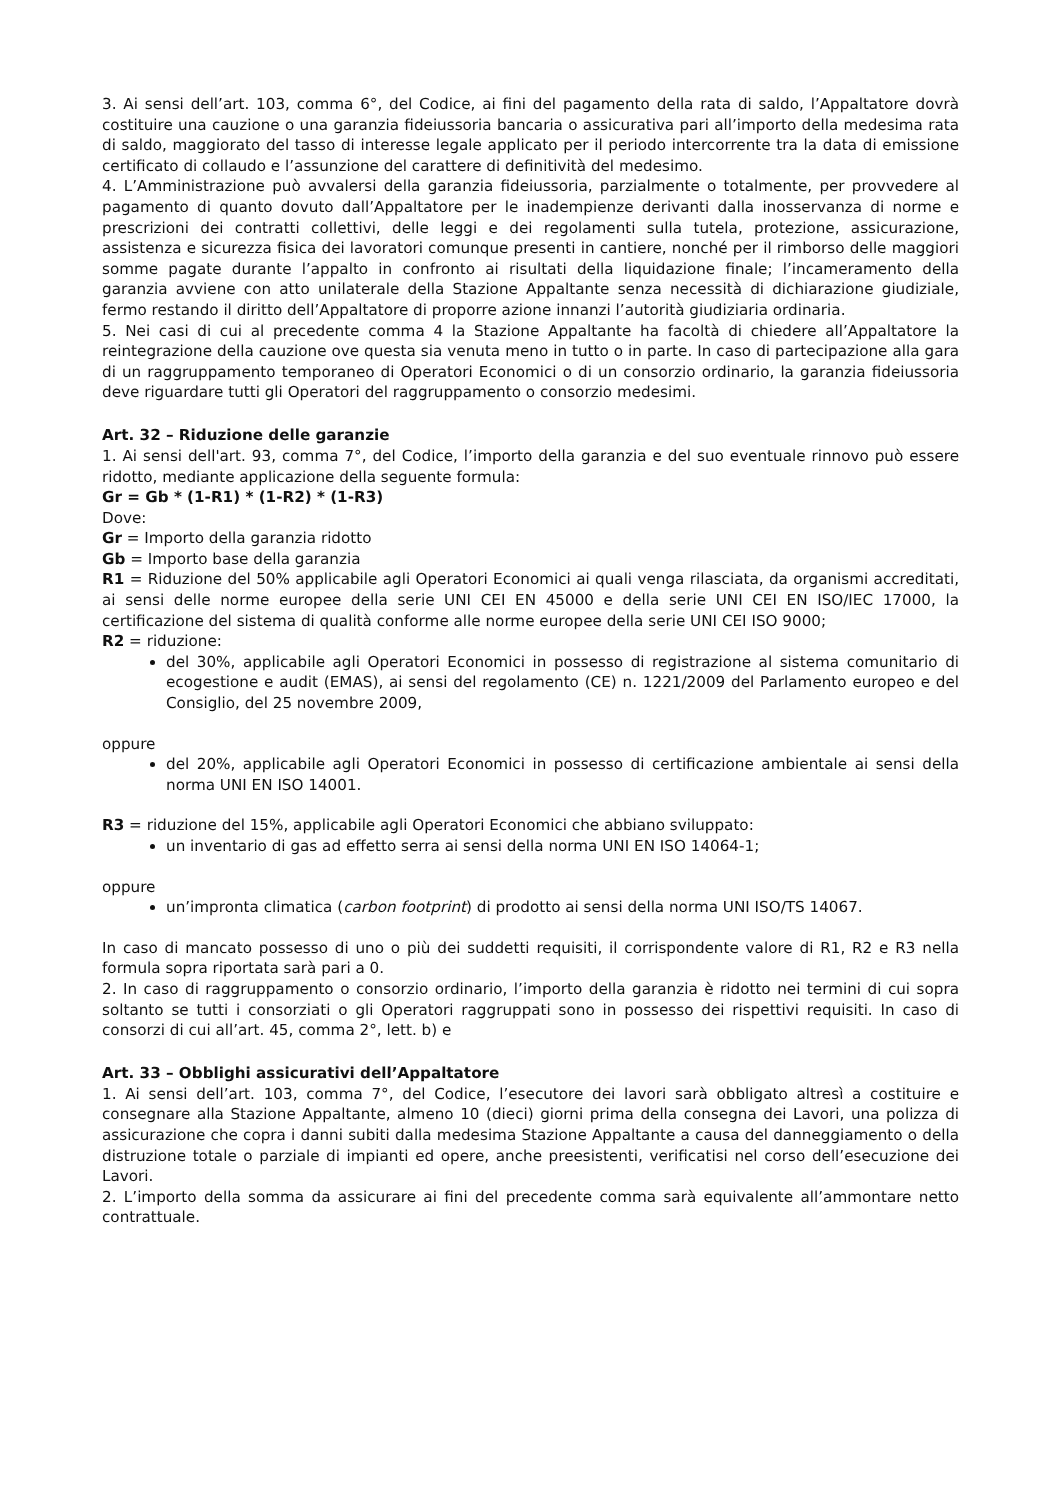3. Ai sensi dell’art. 103, comma 6°, del Codice, ai fini del pagamento della rata di saldo, l’Appaltatore dovrà costituire una cauzione o una garanzia fideiussoria bancaria o assicurativa pari all’importo della medesima rata di saldo, maggiorato del tasso di interesse legale applicato per il periodo intercorrente tra la data di emissione certificato di collaudo e l’assunzione del carattere di definitività del medesimo.
4. L’Amministrazione può avvalersi della garanzia fideiussoria, parzialmente o totalmente, per provvedere al pagamento di quanto dovuto dall’Appaltatore per le inadempienze derivanti dalla inosservanza di norme e prescrizioni dei contratti collettivi, delle leggi e dei regolamenti sulla tutela, protezione, assicurazione, assistenza e sicurezza fisica dei lavoratori comunque presenti in cantiere, nonché per il rimborso delle maggiori somme pagate durante l’appalto in confronto ai risultati della liquidazione finale; l’incameramento della garanzia avviene con atto unilaterale della Stazione Appaltante senza necessità di dichiarazione giudiziale, fermo restando il diritto dell’Appaltatore di proporre azione innanzi l’autorità giudiziaria ordinaria.
5. Nei casi di cui al precedente comma 4 la Stazione Appaltante ha facoltà di chiedere all’Appaltatore la reintegrazione della cauzione ove questa sia venuta meno in tutto o in parte. In caso di partecipazione alla gara di un raggruppamento temporaneo di Operatori Economici o di un consorzio ordinario, la garanzia fideiussoria deve riguardare tutti gli Operatori del raggruppamento o consorzio medesimi.
Art. 32 – Riduzione delle garanzie
1. Ai sensi dell'art. 93, comma 7°, del Codice, l’importo della garanzia e del suo eventuale rinnovo può essere ridotto, mediante applicazione della seguente formula:
Gr = Gb * (1-R1) * (1-R2) * (1-R3)
Dove:
Gr = Importo della garanzia ridotto
Gb = Importo base della garanzia
R1 = Riduzione del 50% applicabile agli Operatori Economici ai quali venga rilasciata, da organismi accreditati, ai sensi delle norme europee della serie UNI CEI EN 45000 e della serie UNI CEI EN ISO/IEC 17000, la certificazione del sistema di qualità conforme alle norme europee della serie UNI CEI ISO 9000;
R2 = riduzione:
del 30%, applicabile agli Operatori Economici in possesso di registrazione al sistema comunitario di ecogestione e audit (EMAS), ai sensi del regolamento (CE) n. 1221/2009 del Parlamento europeo e del Consiglio, del 25 novembre 2009,
oppure
del 20%, applicabile agli Operatori Economici in possesso di certificazione ambientale ai sensi della norma UNI EN ISO 14001.
R3 = riduzione del 15%, applicabile agli Operatori Economici che abbiano sviluppato:
un inventario di gas ad effetto serra ai sensi della norma UNI EN ISO 14064-1;
oppure
un’impronta climatica (carbon footprint) di prodotto ai sensi della norma UNI ISO/TS 14067.
In caso di mancato possesso di uno o più dei suddetti requisiti, il corrispondente valore di R1, R2 e R3 nella formula sopra riportata sarà pari a 0.
2. In caso di raggruppamento o consorzio ordinario, l’importo della garanzia è ridotto nei termini di cui sopra soltanto se tutti i consorziati o gli Operatori raggruppati sono in possesso dei rispettivi requisiti. In caso di consorzi di cui all’art. 45, comma 2°, lett. b) e
Art. 33 – Obblighi assicurativi dell’Appaltatore
1. Ai sensi dell’art. 103, comma 7°, del Codice, l’esecutore dei lavori sarà obbligato altresì a costituire e consegnare alla Stazione Appaltante, almeno 10 (dieci) giorni prima della consegna dei Lavori, una polizza di assicurazione che copra i danni subiti dalla medesima Stazione Appaltante a causa del danneggiamento o della distruzione totale o parziale di impianti ed opere, anche preesistenti, verificatisi nel corso dell’esecuzione dei Lavori.
2. L’importo della somma da assicurare ai fini del precedente comma sarà equivalente all’ammontare netto contrattuale.